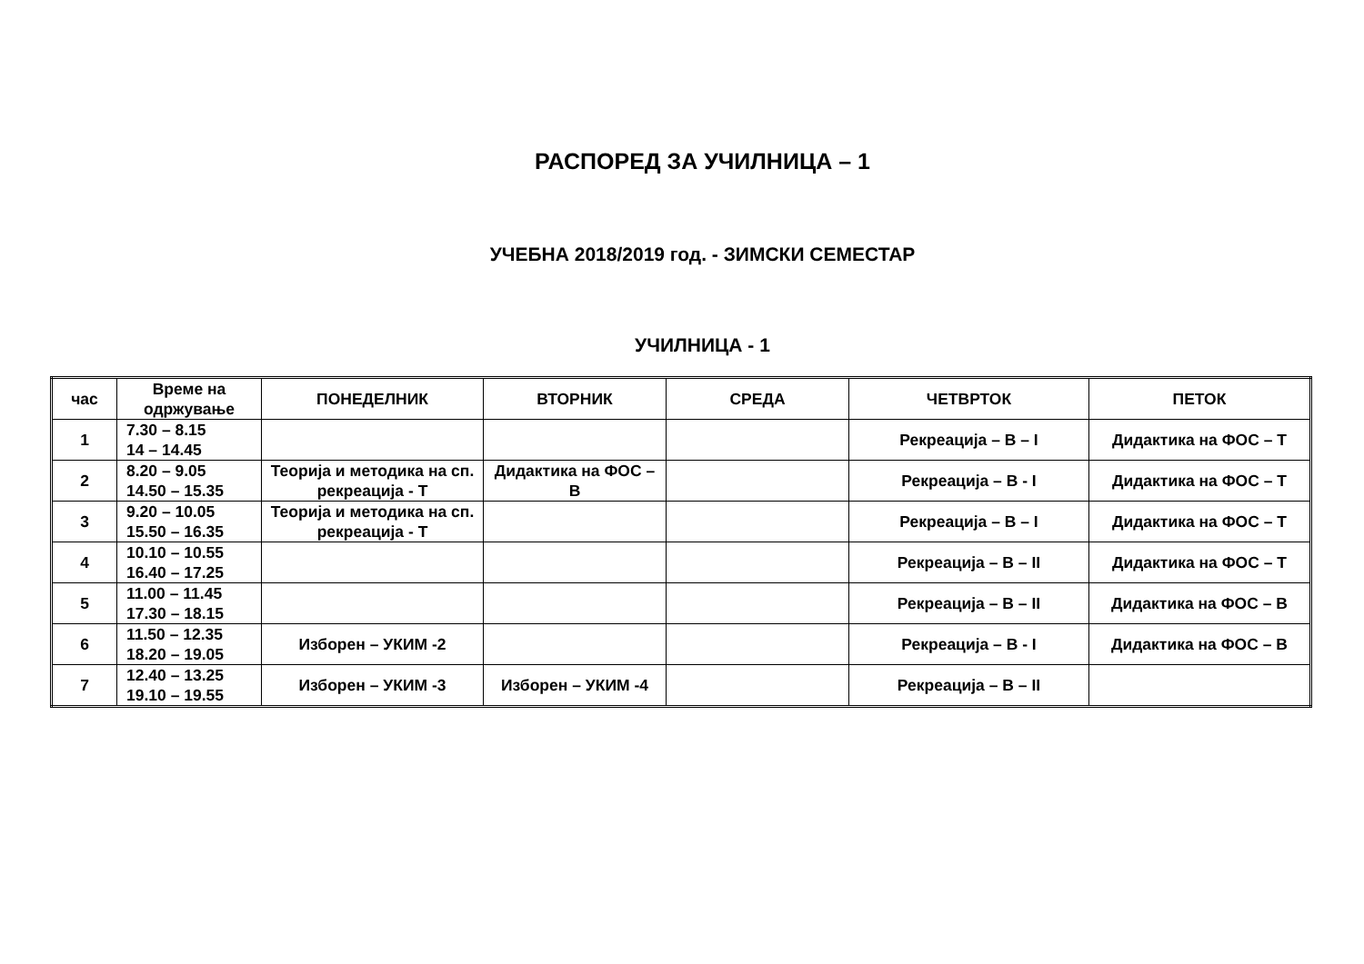РАСПОРЕД ЗА УЧИЛНИЦА – 1
УЧЕБНА 2018/2019 год. - ЗИМСКИ СЕМЕСТАР
УЧИЛНИЦА - 1
| час | Време на одржување | ПОНЕДЕЛНИК | ВТОРНИК | СРЕДА | ЧЕТВРТОК | ПЕТОК |
| --- | --- | --- | --- | --- | --- | --- |
| 1 | 7.30 – 8.15 14 – 14.45 | | | | Рекреација – В – I | Дидактика на ФОС – Т |
| 2 | 8.20 – 9.05 14.50 – 15.35 | Теорија и методика на сп. рекреација - Т | Дидактика на ФОС – В | | Рекреација – В - I | Дидактика на ФОС – Т |
| 3 | 9.20 – 10.05 15.50 – 16.35 | Теорија и методика на сп. рекреација - Т | | | Рекреација – В – I | Дидактика на ФОС – Т |
| 4 | 10.10 – 10.55 16.40 – 17.25 | | | | Рекреација – В – II | Дидактика на ФОС – Т |
| 5 | 11.00 – 11.45 17.30 – 18.15 | | | | Рекреација – В – II | Дидактика на ФОС – В |
| 6 | 11.50 – 12.35 18.20 – 19.05 | Изборен – УКИМ -2 | | | Рекреација – В - I | Дидактика на ФОС – В |
| 7 | 12.40 – 13.25 19.10 – 19.55 | Изборен – УКИМ -3 | Изборен – УКИМ -4 | | Рекреација – В – II | |